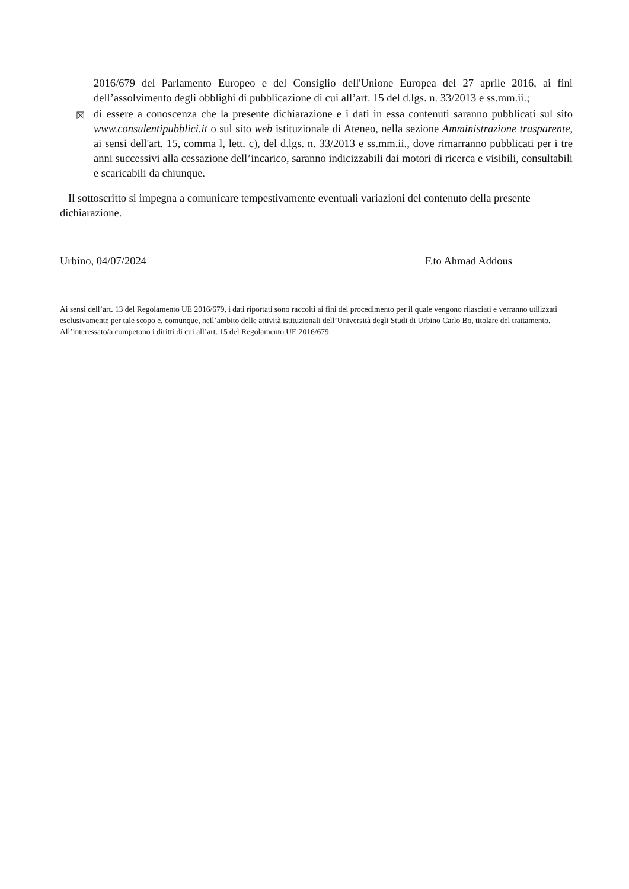2016/679 del Parlamento Europeo e del Consiglio dell'Unione Europea del 27 aprile 2016, ai fini dell’assolvimento degli obblighi di pubblicazione di cui all’art. 15 del d.lgs. n. 33/2013 e ss.mm.ii.;
☒
di essere a conoscenza che la presente dichiarazione e i dati in essa contenuti saranno pubblicati sul sito www.consulentipubblici.it o sul sito web istituzionale di Ateneo, nella sezione Amministrazione trasparente, ai sensi dell'art. 15, comma l, lett. c), del d.lgs. n. 33/2013 e ss.mm.ii., dove rimarranno pubblicati per i tre anni successivi alla cessazione dell’incarico, saranno indicizzabili dai motori di ricerca e visibili, consultabili e scaricabili da chiunque.
Il sottoscritto si impegna a comunicare tempestivamente eventuali variazioni del contenuto della presente dichiarazione.
Urbino, 04/07/2024 F.to Ahmad Addous
Ai sensi dell’art. 13 del Regolamento UE 2016/679, i dati riportati sono raccolti ai fini del procedimento per il quale vengono rilasciati e verranno utilizzati esclusivamente per tale scopo e, comunque, nell’ambito delle attività istituzionali dell’Università degli Studi di Urbino Carlo Bo, titolare del trattamento. All’interessato/a competono i diritti di cui all’art. 15 del Regolamento UE 2016/679.